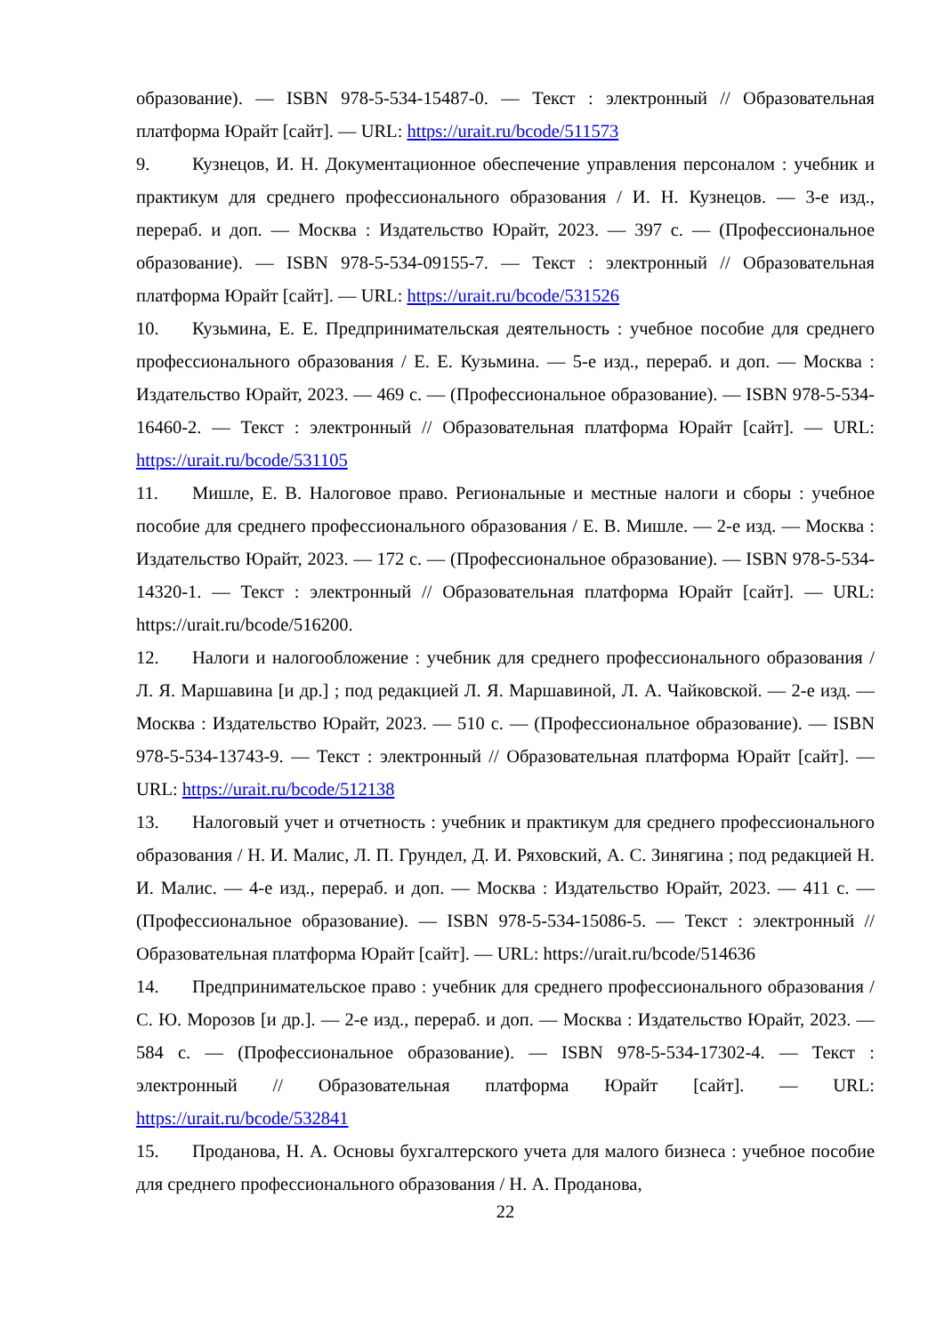образование). — ISBN 978-5-534-15487-0. — Текст : электронный // Образовательная платформа Юрайт [сайт]. — URL: https://urait.ru/bcode/511573
9. Кузнецов, И. Н. Документационное обеспечение управления персоналом : учебник и практикум для среднего профессионального образования / И. Н. Кузнецов. — 3-е изд., перераб. и доп. — Москва : Издательство Юрайт, 2023. — 397 с. — (Профессиональное образование). — ISBN 978-5-534-09155-7. — Текст : электронный // Образовательная платформа Юрайт [сайт]. — URL: https://urait.ru/bcode/531526
10. Кузьмина, Е. Е. Предпринимательская деятельность : учебное пособие для среднего профессионального образования / Е. Е. Кузьмина. — 5-е изд., перераб. и доп. — Москва : Издательство Юрайт, 2023. — 469 с. — (Профессиональное образование). — ISBN 978-5-534-16460-2. — Текст : электронный // Образовательная платформа Юрайт [сайт]. — URL: https://urait.ru/bcode/531105
11. Мишле, Е. В. Налоговое право. Региональные и местные налоги и сборы : учебное пособие для среднего профессионального образования / Е. В. Мишле. — 2-е изд. — Москва : Издательство Юрайт, 2023. — 172 с. — (Профессиональное образование). — ISBN 978-5-534-14320-1. — Текст : электронный // Образовательная платформа Юрайт [сайт]. — URL: https://urait.ru/bcode/516200.
12. Налоги и налогообложение : учебник для среднего профессионального образования / Л. Я. Маршавина [и др.] ; под редакцией Л. Я. Маршавиной, Л. А. Чайковской. — 2-е изд. — Москва : Издательство Юрайт, 2023. — 510 с. — (Профессиональное образование). — ISBN 978-5-534-13743-9. — Текст : электронный // Образовательная платформа Юрайт [сайт]. — URL: https://urait.ru/bcode/512138
13. Налоговый учет и отчетность : учебник и практикум для среднего профессионального образования / Н. И. Малис, Л. П. Грундел, Д. И. Ряховский, А. С. Зинягина ; под редакцией Н. И. Малис. — 4-е изд., перераб. и доп. — Москва : Издательство Юрайт, 2023. — 411 с. — (Профессиональное образование). — ISBN 978-5-534-15086-5. — Текст : электронный // Образовательная платформа Юрайт [сайт]. — URL: https://urait.ru/bcode/514636
14. Предпринимательское право : учебник для среднего профессионального образования / С. Ю. Морозов [и др.]. — 2-е изд., перераб. и доп. — Москва : Издательство Юрайт, 2023. — 584 с. — (Профессиональное образование). — ISBN 978-5-534-17302-4. — Текст : электронный // Образовательная платформа Юрайт [сайт]. — URL: https://urait.ru/bcode/532841
15. Проданова, Н. А. Основы бухгалтерского учета для малого бизнеса : учебное пособие для среднего профессионального образования / Н. А. Проданова,
22